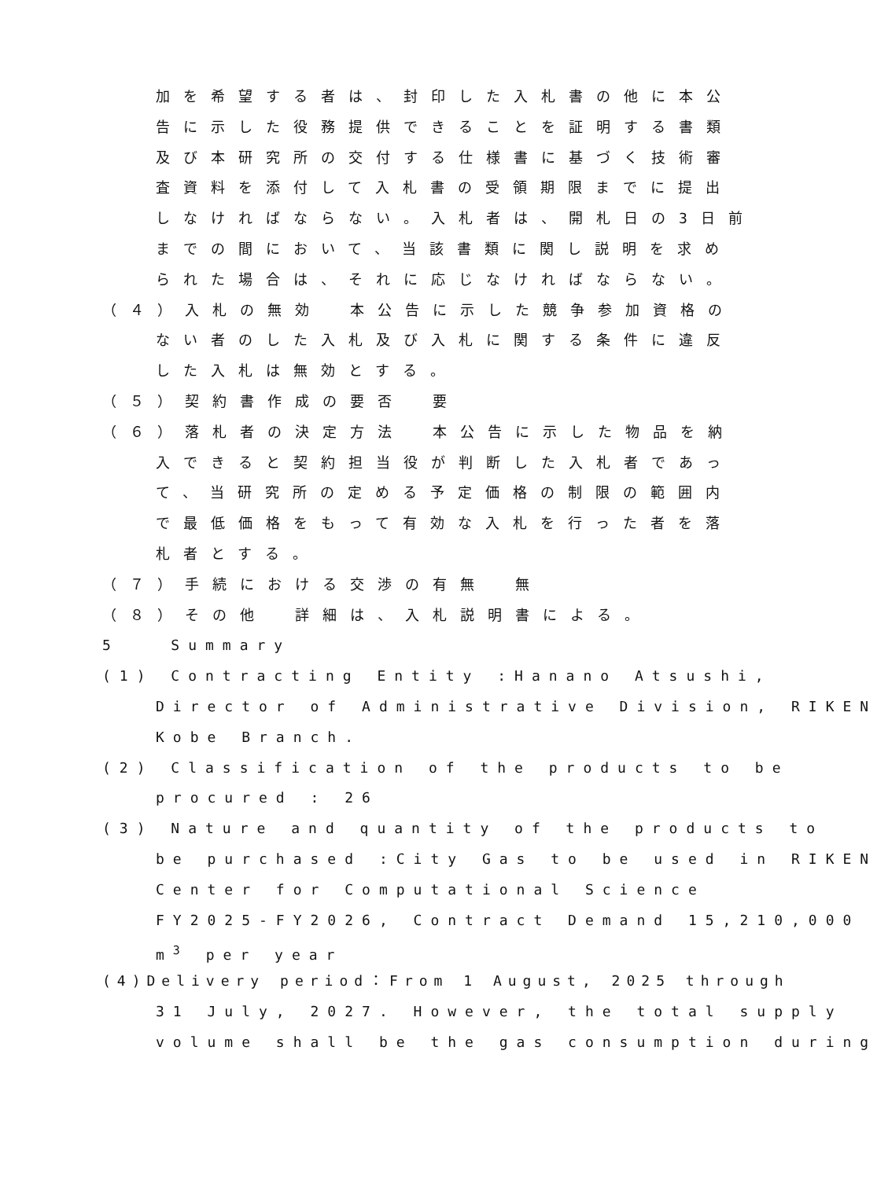加を希望する者は、封印した入札書の他に本公
告に示した役務提供できることを証明する書類
及び本研究所の交付する仕様書に基づく技術審
査資料を添付して入札書の受領期限までに提出
しなければならない。入札者は、開札日の3日前
までの間において、当該書類に関し説明を求め
られた場合は、それに応じなければならない。
（４）入札の無効　本公告に示した競争参加資格の
ない者のした入札及び入札に関する条件に違反
した入札は無効とする。
（５）契約書作成の要否　要
（６）落札者の決定方法　本公告に示した物品を納
入できると契約担当役が判断した入札者であっ
て、当研究所の定める予定価格の制限の範囲内
で最低価格をもって有効な入札を行った者を落
札者とする。
（７）手続における交渉の有無　無
（８）その他　詳細は、入札説明書による。
5 Summary
(1) Contracting Entity :Hanano Atsushi,
Director of Administrative Division, RIKEN
Kobe Branch.
(2) Classification of the products to be
procured : 26
(3) Nature and quantity of the products to
be purchased :City Gas to be used in RIKEN
Center for Computational Science
FY2025-FY2026, Contract Demand 15,210,000
m<sup>3</sup> per year
(4)Delivery period：From 1 August, 2025 through
31 July, 2027. However, the total supply
volume shall be the gas consumption during